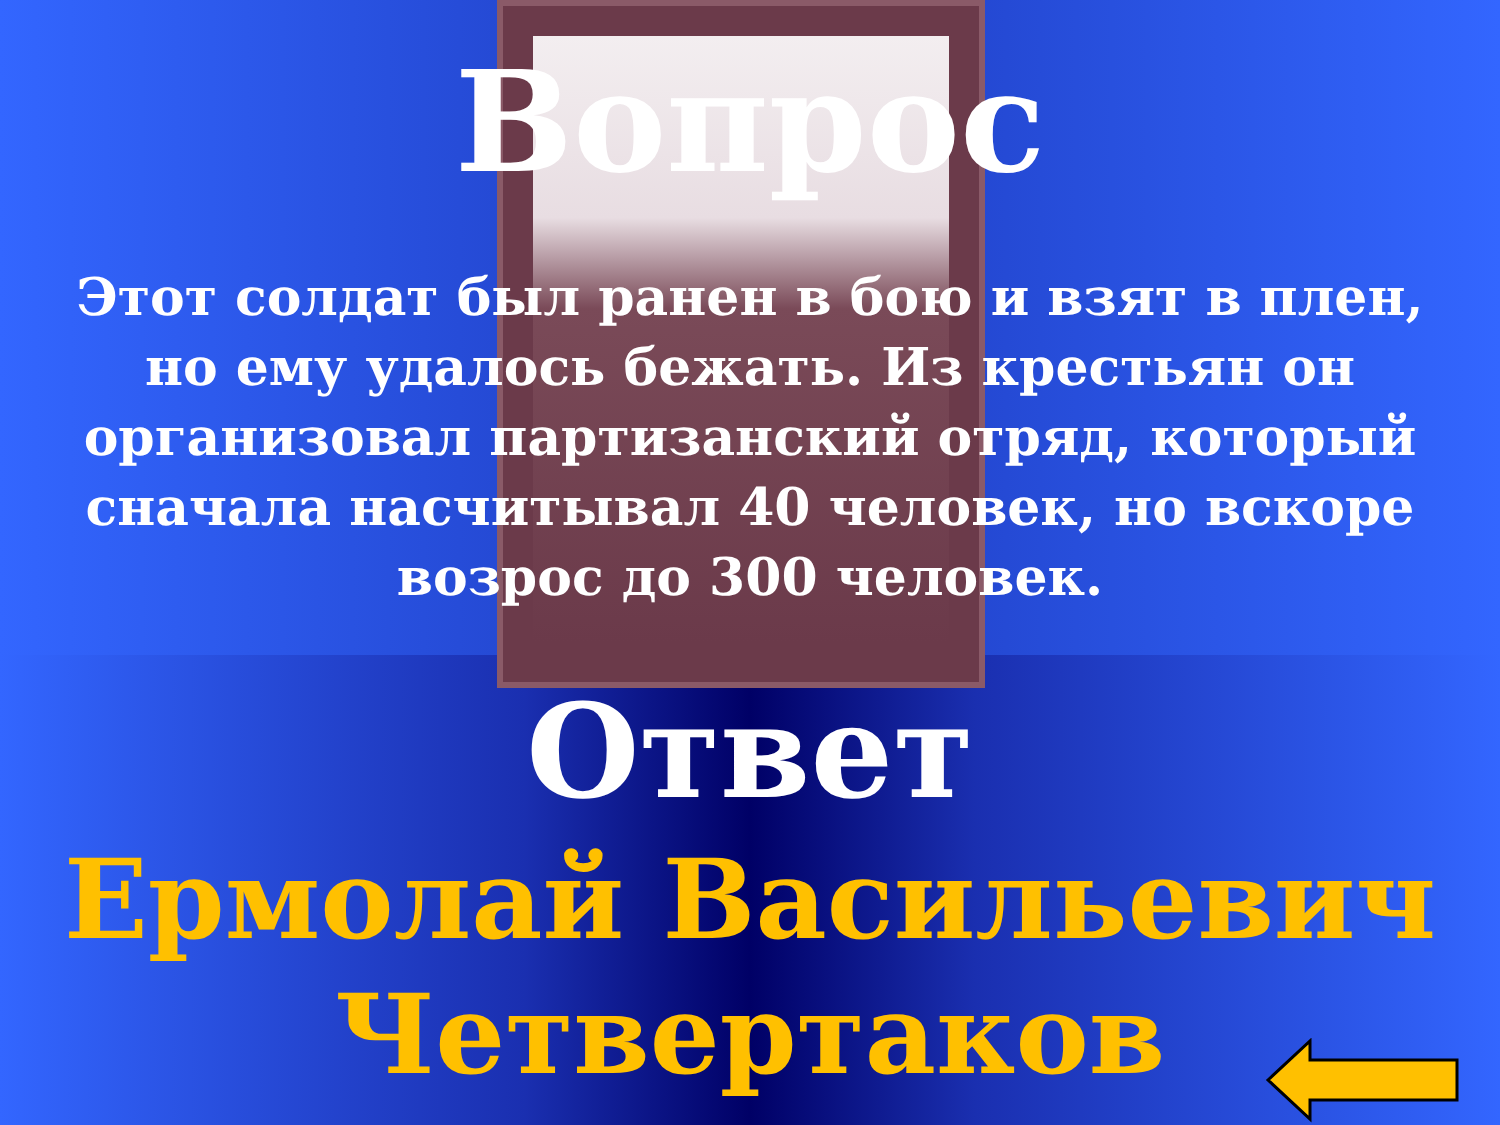Вопрос
Этот солдат был ранен в бою и взят в плен, но ему удалось бежать. Из крестьян он организовал партизанский отряд, который сначала насчитывал 40 человек, но вскоре возрос до 300 человек.
Ответ
Ермолай Васильевич Четвертаков